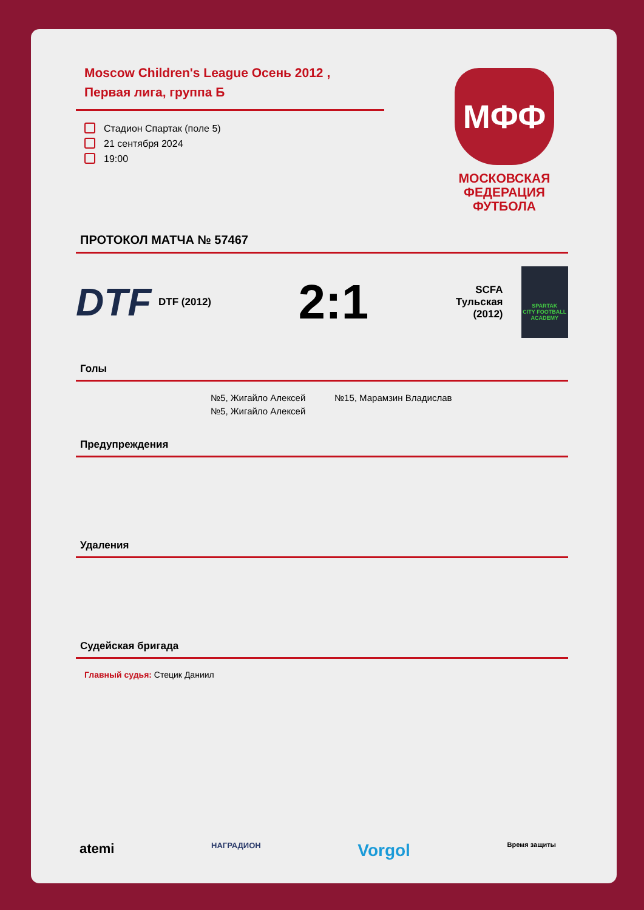Moscow Children's League Осень 2012 ,
Первая лига, группа Б
Стадион Спартак (поле 5)
21 сентября 2024
19:00
ПРОТОКОЛ МАТЧА № 57467
DTF
DTF (2012)
2:1
SCFA
Тульская
(2012)
SPARTAK
CITY FOOTBALL
ACADEMY
Голы
№5, Жигайло Алексей
№5, Жигайло Алексей
№15, Марамзин Владислав
Предупреждения
Удаления
Судейская бригада
Главный судья: Стецик Даниил
МФФ
МОСКОВСКАЯ
ФЕДЕРАЦИЯ
ФУТБОЛА
atemi НАГРАДИОН Vorgol Время защиты